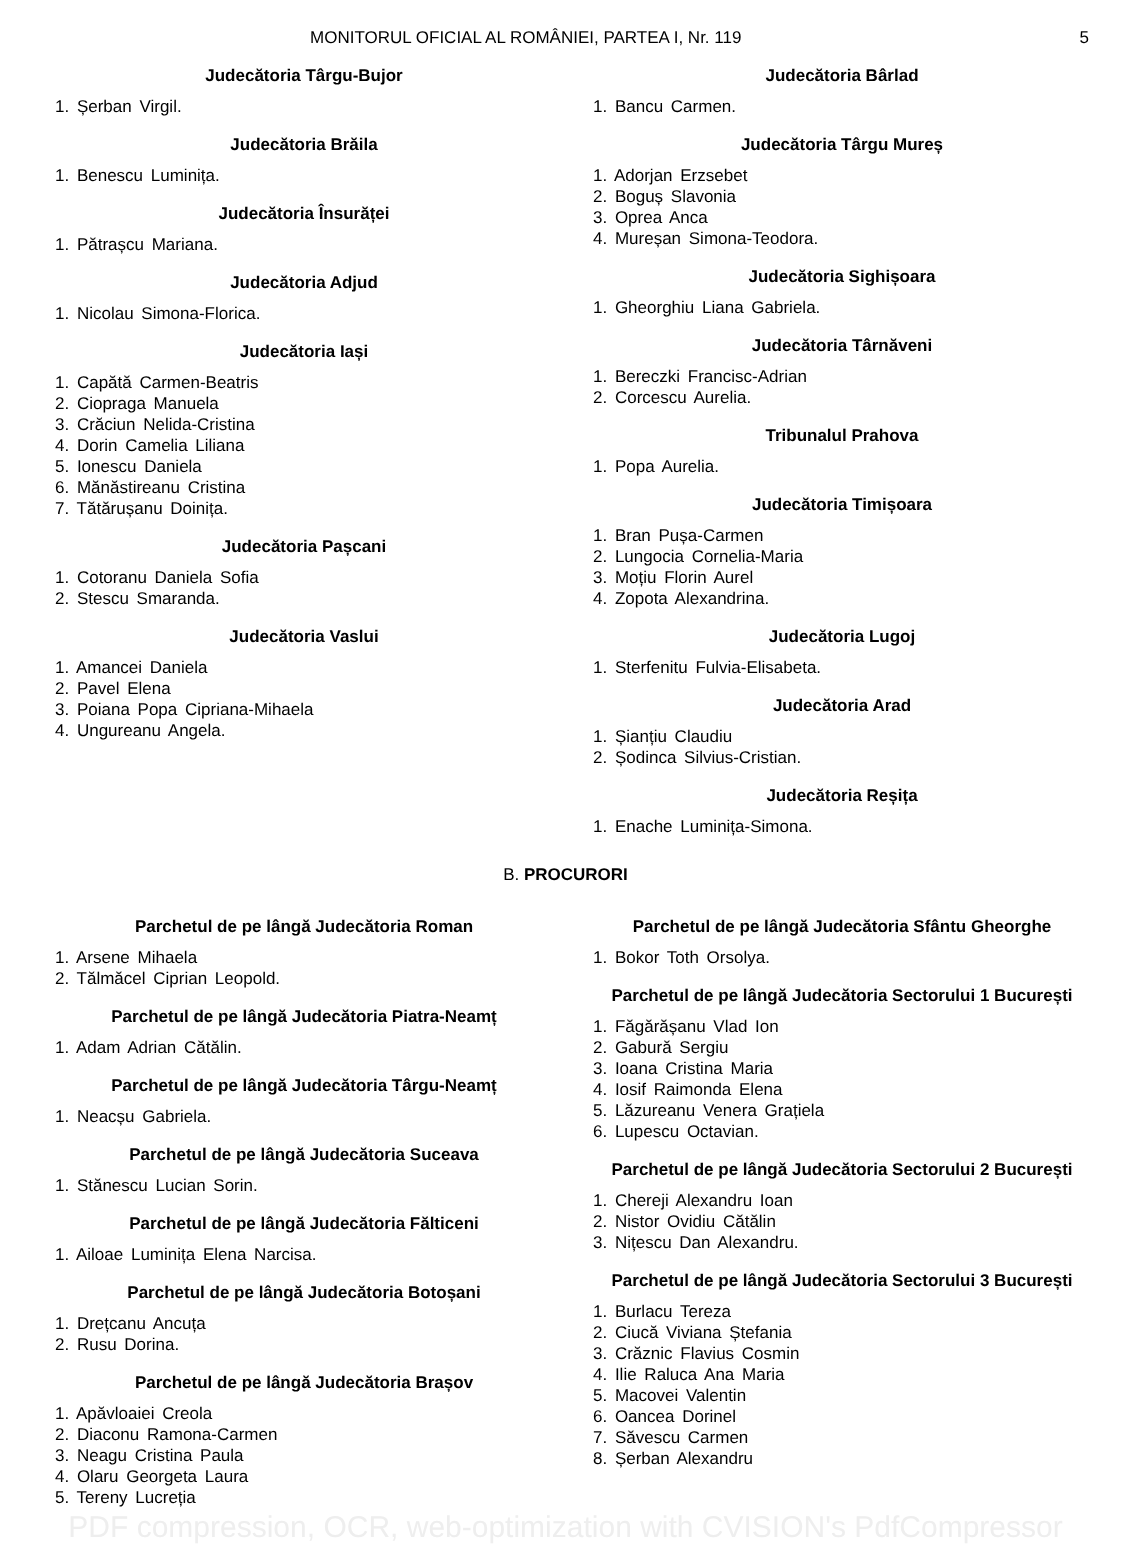MONITORUL OFICIAL AL ROMÂNIEI, PARTEA I, Nr. 119 5
Judecătoria Târgu-Bujor
1. Șerban Virgil.
Judecătoria Brăila
1. Benescu Luminița.
Judecătoria Însurăței
1. Pătrașcu Mariana.
Judecătoria Adjud
1. Nicolau Simona-Florica.
Judecătoria Iași
1. Capătă Carmen-Beatris
2. Ciopraga Manuela
3. Crăciun Nelida-Cristina
4. Dorin Camelia Liliana
5. Ionescu Daniela
6. Mănăstireanu Cristina
7. Tătărușanu Doinița.
Judecătoria Pașcani
1. Cotoranu Daniela Sofia
2. Stescu Smaranda.
Judecătoria Vaslui
1. Amancei Daniela
2. Pavel Elena
3. Poiana Popa Cipriana-Mihaela
4. Ungureanu Angela.
Judecătoria Bârlad
1. Bancu Carmen.
Judecătoria Târgu Mureș
1. Adorjan Erzsebet
2. Boguș Slavonia
3. Oprea Anca
4. Mureșan Simona-Teodora.
Judecătoria Sighișoara
1. Gheorghiu Liana Gabriela.
Judecătoria Târnăveni
1. Bereczki Francisc-Adrian
2. Corcescu Aurelia.
Tribunalul Prahova
1. Popa Aurelia.
Judecătoria Timișoara
1. Bran Pușa-Carmen
2. Lungocia Cornelia-Maria
3. Moțiu Florin Aurel
4. Zopota Alexandrina.
Judecătoria Lugoj
1. Sterfenitu Fulvia-Elisabeta.
Judecătoria Arad
1. Șianțiu Claudiu
2. Șodinca Silvius-Cristian.
Judecătoria Reșița
1. Enache Luminița-Simona.
B. PROCURORI
Parchetul de pe lângă Judecătoria Roman
1. Arsene Mihaela
2. Tălmăcel Ciprian Leopold.
Parchetul de pe lângă Judecătoria Piatra-Neamț
1. Adam Adrian Cătălin.
Parchetul de pe lângă Judecătoria Târgu-Neamț
1. Neacșu Gabriela.
Parchetul de pe lângă Judecătoria Suceava
1. Stănescu Lucian Sorin.
Parchetul de pe lângă Judecătoria Fălticeni
1. Ailoae Luminița Elena Narcisa.
Parchetul de pe lângă Judecătoria Botoșani
1. Drețcanu Ancuța
2. Rusu Dorina.
Parchetul de pe lângă Judecătoria Brașov
1. Apăvloaiei Creola
2. Diaconu Ramona-Carmen
3. Neagu Cristina Paula
4. Olaru Georgeta Laura
5. Tereny Lucreția
Parchetul de pe lângă Judecătoria Sfântu Gheorghe
1. Bokor Toth Orsolya.
Parchetul de pe lângă Judecătoria Sectorului 1 București
1. Făgărășanu Vlad Ion
2. Gabură Sergiu
3. Ioana Cristina Maria
4. Iosif Raimonda Elena
5. Lăzureanu Venera Grațiela
6. Lupescu Octavian.
Parchetul de pe lângă Judecătoria Sectorului 2 București
1. Chereji Alexandru Ioan
2. Nistor Ovidiu Cătălin
3. Nițescu Dan Alexandru.
Parchetul de pe lângă Judecătoria Sectorului 3 București
1. Burlacu Tereza
2. Ciucă Viviana Ștefania
3. Crăznic Flavius Cosmin
4. Ilie Raluca Ana Maria
5. Macovei Valentin
6. Oancea Dorinel
7. Săvescu Carmen
8. Șerban Alexandru
PDF compression, OCR, web-optimization with CVISION's PdfCompressor